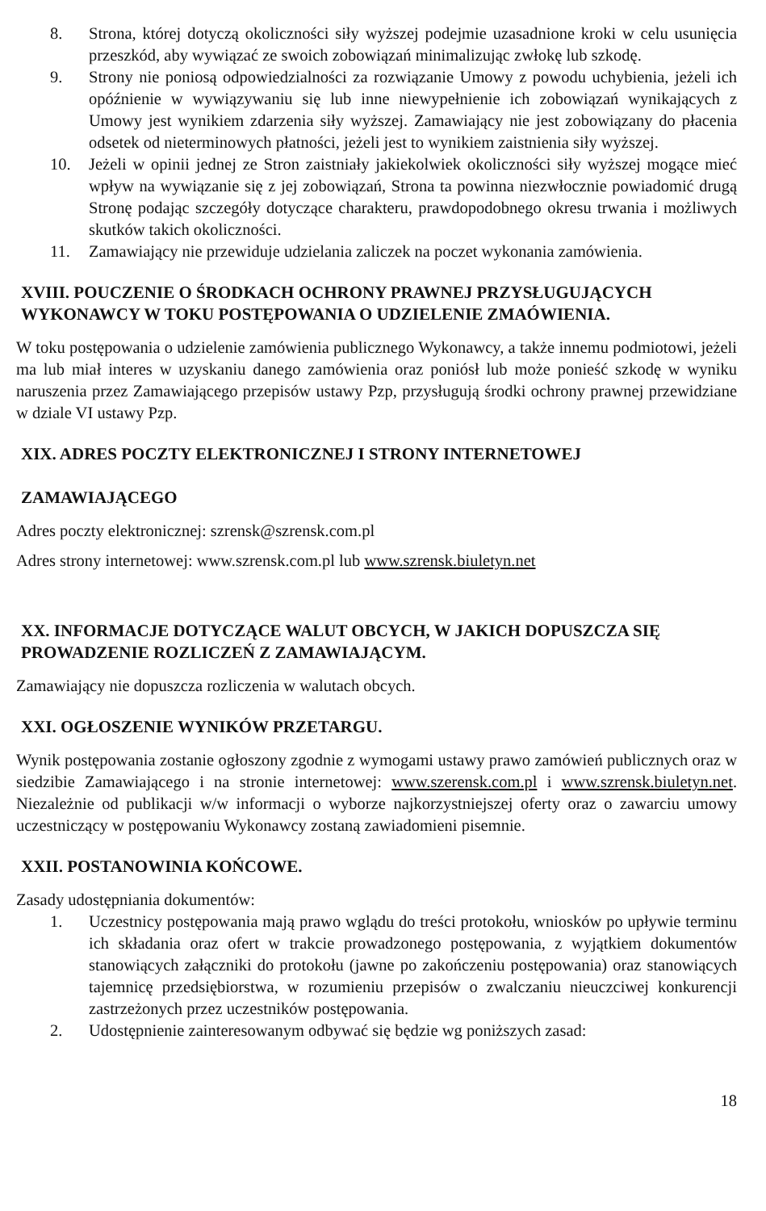8. Strona, której dotyczą okoliczności siły wyższej podejmie uzasadnione kroki w celu usunięcia przeszkód, aby wywiązać ze swoich zobowiązań minimalizując zwłokę lub szkodę.
9. Strony nie poniosą odpowiedzialności za rozwiązanie Umowy z powodu uchybienia, jeżeli ich opóźnienie w wywiązywaniu się lub inne niewypełnienie ich zobowiązań wynikających z Umowy jest wynikiem zdarzenia siły wyższej. Zamawiający nie jest zobowiązany do płacenia odsetek od nieterminowych płatności, jeżeli jest to wynikiem zaistnienia siły wyższej.
10. Jeżeli w opinii jednej ze Stron zaistniały jakiekolwiek okoliczności siły wyższej mogące mieć wpływ na wywiązanie się z jej zobowiązań, Strona ta powinna niezwłocznie powiadomić drugą Stronę podając szczegóły dotyczące charakteru, prawdopodobnego okresu trwania i możliwych skutków takich okoliczności.
11. Zamawiający nie przewiduje udzielania zaliczek na poczet wykonania zamówienia.
XVIII. POUCZENIE O ŚRODKACH OCHRONY PRAWNEJ PRZYSŁUGUJĄCYCH WYKONAWCY W TOKU POSTĘPOWANIA O UDZIELENIE ZMAÓWIENIA.
W toku postępowania o udzielenie zamówienia publicznego Wykonawcy, a także innemu podmiotowi, jeżeli ma lub miał interes w uzyskaniu danego zamówienia oraz poniósł lub może ponieść szkodę w wyniku naruszenia przez Zamawiającego przepisów ustawy Pzp, przysługują środki ochrony prawnej przewidziane w dziale VI ustawy Pzp.
XIX. ADRES POCZTY ELEKTRONICZNEJ I STRONY INTERNETOWEJ
ZAMAWIAJĄCEGO
Adres poczty elektronicznej: szrensk@szrensk.com.pl
Adres strony internetowej: www.szrensk.com.pl lub www.szrensk.biuletyn.net
XX. INFORMACJE DOTYCZĄCE WALUT OBCYCH, W JAKICH DOPUSZCZA SIĘ PROWADZENIE ROZLICZEŃ Z ZAMAWIAJĄCYM.
Zamawiający nie dopuszcza rozliczenia w walutach obcych.
XXI. OGŁOSZENIE WYNIKÓW PRZETARGU.
Wynik postępowania zostanie ogłoszony zgodnie z wymogami ustawy prawo zamówień publicznych oraz w siedzibie Zamawiającego i na stronie internetowej: www.szerensk.com.pl i www.szrensk.biuletyn.net. Niezależnie od publikacji w/w informacji o wyborze najkorzystniejszej oferty oraz o zawarciu umowy uczestniczący w postępowaniu Wykonawcy zostaną zawiadomieni pisemnie.
XXII. POSTANOWINIA KOŃCOWE.
Zasady udostępniania dokumentów:
1. Uczestnicy postępowania mają prawo wglądu do treści protokołu, wniosków po upływie terminu ich składania oraz ofert w trakcie prowadzonego postępowania, z wyjątkiem dokumentów stanowiących załączniki do protokołu (jawne po zakończeniu postępowania) oraz stanowiących tajemnicę przedsiębiorstwa, w rozumieniu przepisów o zwalczaniu nieuczciwej konkurencji zastrzeżonych przez uczestników postępowania.
2. Udostępnienie zainteresowanym odbywać się będzie wg poniższych zasad:
18